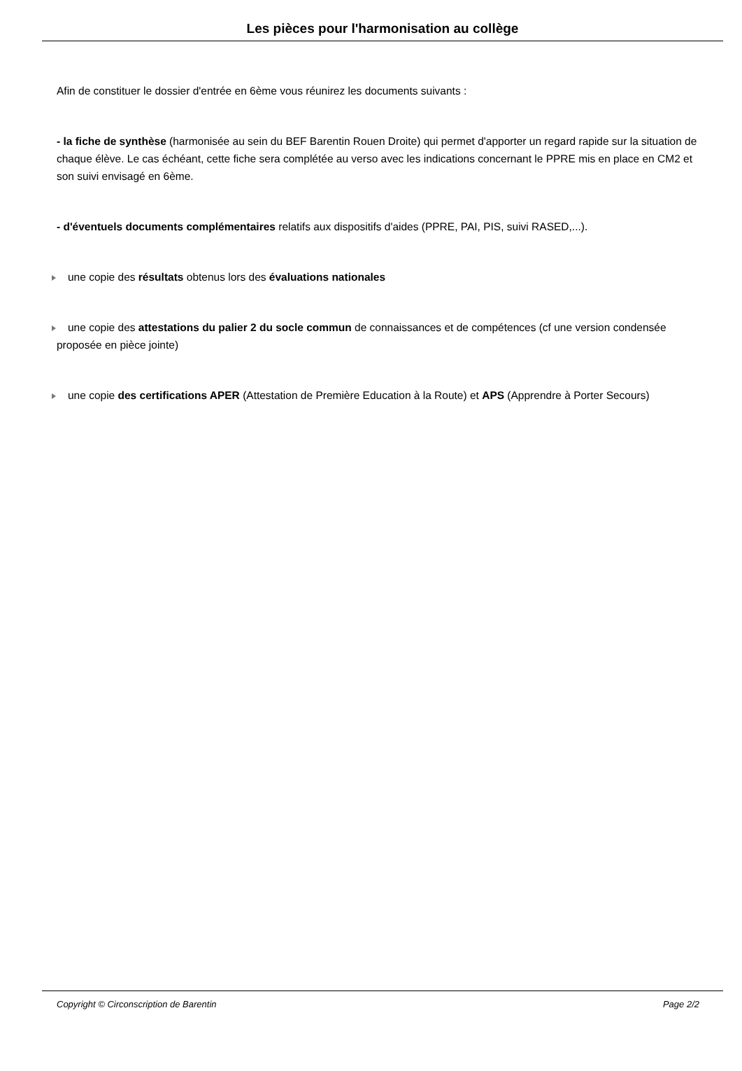Les pièces pour l'harmonisation au collège
Afin de constituer le dossier d'entrée en 6ème vous réunirez les documents suivants :
- la fiche de synthèse (harmonisée au sein du BEF Barentin Rouen Droite) qui permet d'apporter un regard rapide sur la situation de chaque élève. Le cas échéant, cette fiche sera complétée au verso avec les indications concernant le PPRE mis en place en CM2 et son suivi envisagé en 6ème.
- d'éventuels documents complémentaires relatifs aux dispositifs d'aides (PPRE, PAI, PIS, suivi RASED,...).
une copie des résultats obtenus lors des évaluations nationales
une copie des attestations du palier 2 du socle commun de connaissances et de compétences (cf une version condensée proposée en pièce jointe)
une copie des certifications APER (Attestation de Première Education à la Route) et APS (Apprendre à Porter Secours)
Copyright © Circonscription de Barentin Page 2/2